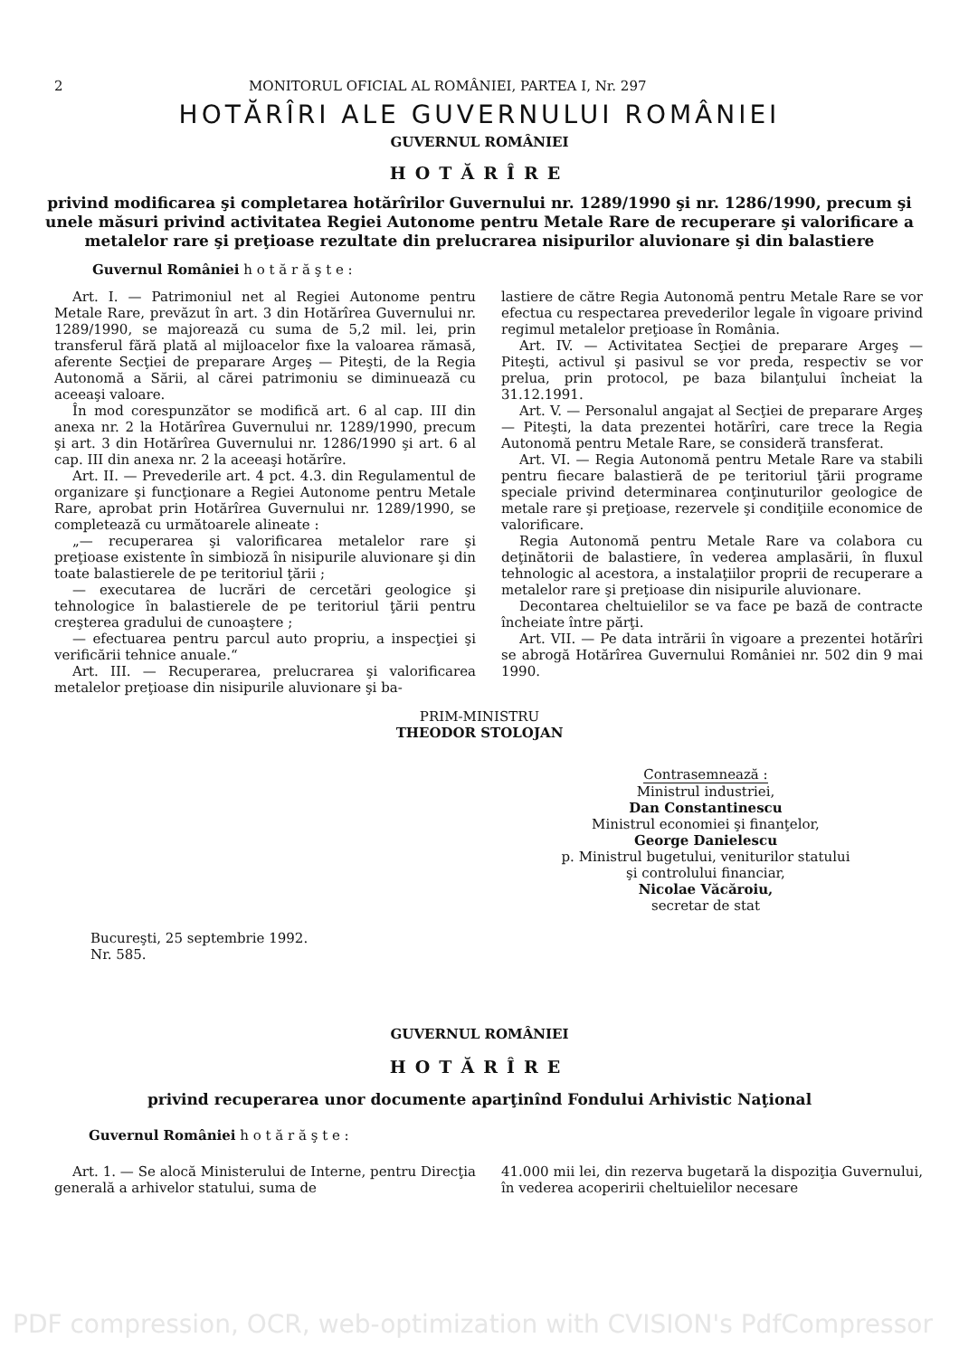2 MONITORUL OFICIAL AL ROMÂNIEI, PARTEA I, Nr. 297
HOTĂRÎRI ALE GUVERNULUI ROMÂNIEI
GUVERNUL ROMÂNIEI
HOTĂRÎRE
privind modificarea şi completarea hotărîrilor Guvernului nr. 1289/1990 şi nr. 1286/1990, precum şi unele măsuri privind activitatea Regiei Autonome pentru Metale Rare de recuperare şi valorificare a metalelor rare şi preţioase rezultate din prelucrarea nisipurilor aluvionare şi din balastiere
Guvernul României h o t ă r ă ş t e :
Art. I. — Patrimoniul net al Regiei Autonome pentru Metale Rare, prevăzut în art. 3 din Hotărîrea Guvernului nr. 1289/1990, se majorează cu suma de 5,2 mil. lei, prin transferul fără plată al mijloacelor fixe la valoarea rămasă, aferente Secţiei de preparare Argeş — Piteşti, de la Regia Autonomă a Sării, al cărei patrimoniu se diminuează cu aceeaşi valoare.
În mod corespunzător se modifică art. 6 al cap. III din anexa nr. 2 la Hotărîrea Guvernului nr. 1289/1990, precum şi art. 3 din Hotărîrea Guvernului nr. 1286/1990 şi art. 6 al cap. III din anexa nr. 2 la aceeaşi hotărîre.
Art. II. — Prevederile art. 4 pct. 4.3. din Regulamentul de organizare şi funcţionare a Regiei Autonome pentru Metale Rare, aprobat prin Hotărîrea Guvernului nr. 1289/1990, se completează cu următoarele alineate :
„— recuperarea şi valorificarea metalelor rare şi preţioase existente în simbioză în nisipurile aluvionare şi din toate balastierele de pe teritoriul ţării ;
— executarea de lucrări de cercetări geologice şi tehnologice în balastierele de pe teritoriul ţării pentru creşterea gradului de cunoaştere ;
— efectuarea pentru parcul auto propriu, a inspecţiei şi verificării tehnice anuale.“
Art. III. — Recuperarea, prelucrarea şi valorificarea metalelor preţioase din nisipurile aluvionare şi ba-
lastiere de către Regia Autonomă pentru Metale Rare se vor efectua cu respectarea prevederilor legale în vigoare privind regimul metalelor preţioase în România.
Art. IV. — Activitatea Secţiei de preparare Argeş — Piteşti, activul şi pasivul se vor preda, respectiv se vor prelua, prin protocol, pe baza bilanţului încheiat la 31.12.1991.
Art. V. — Personalul angajat al Secţiei de preparare Argeş — Piteşti, la data prezentei hotărîri, care trece la Regia Autonomă pentru Metale Rare, se consideră transferat.
Art. VI. — Regia Autonomă pentru Metale Rare va stabili pentru fiecare balastieră de pe teritoriul ţării programe speciale privind determinarea conţinuturilor geologice de metale rare şi preţioase, rezervele şi condiţiile economice de valorificare.
Regia Autonomă pentru Metale Rare va colabora cu deţinătorii de balastiere, în vederea amplasării, în fluxul tehnologic al acestora, a instalaţiilor proprii de recuperare a metalelor rare şi preţioase din nisipurile aluvionare.
Decontarea cheltuielilor se va face pe bază de contracte încheiate între părţi.
Art. VII. — Pe data intrării în vigoare a prezentei hotărîri se abrogă Hotărîrea Guvernului României nr. 502 din 9 mai 1990.
PRIM-MINISTRU
THEODOR STOLOJAN
Contrasemnează :
Ministrul industriei,
Dan Constantinescu
Ministrul economiei şi finanţelor,
George Danielescu
p. Ministrul bugetului, veniturilor statului
şi controlului financiar,
Nicolae Văcăroiu,
secretar de stat
Bucureşti, 25 septembrie 1992.
Nr. 585.
GUVERNUL ROMÂNIEI
HOTĂRÎRE
privind recuperarea unor documente aparţinînd Fondului Arhivistic Naţional
Guvernul României h o t ă r ă ş t e :
Art. 1. — Se alocă Ministerului de Interne, pentru Direcţia generală a arhivelor statului, suma de
41.000 mii lei, din rezerva bugetară la dispoziţia Guvernului, în vederea acoperirii cheltuielilor necesare
PDF compression, OCR, web-optimization with CVISION's PdfCompressor